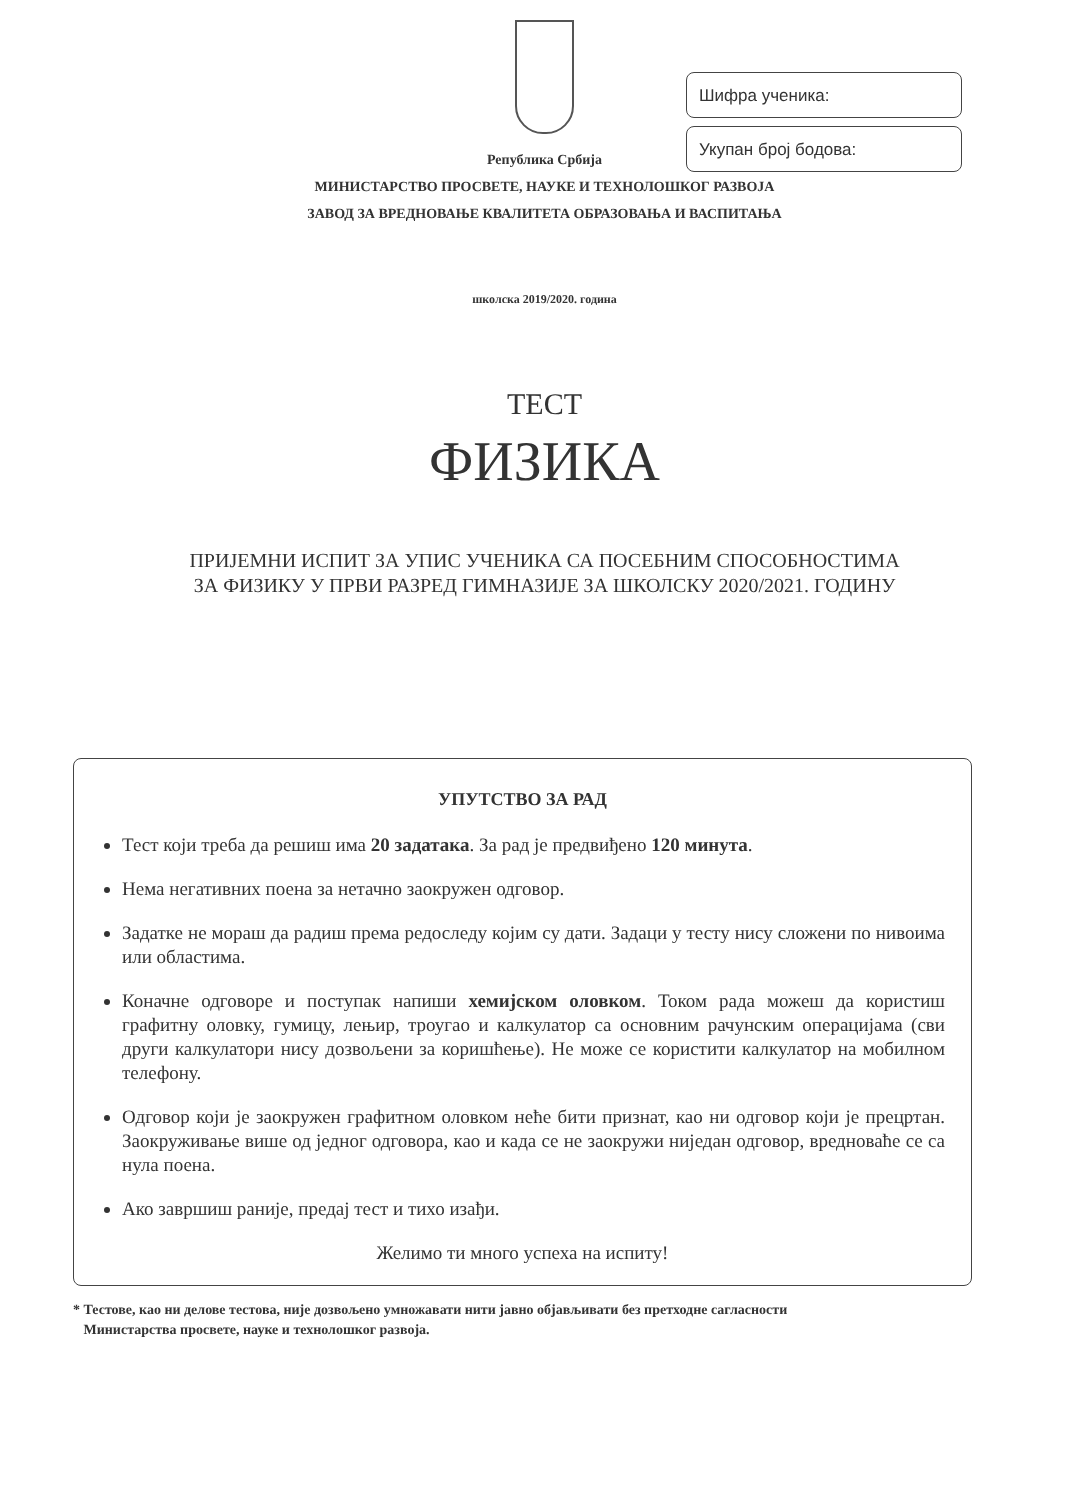Шифра ученика:
Укупан број бодова:
Република Србија
МИНИСТАРСТВО ПРОСВЕТЕ, НАУКЕ И ТЕХНОЛОШКОГ РАЗВОЈА
ЗАВОД ЗА ВРЕДНОВАЊЕ КВАЛИТЕТА ОБРАЗОВАЊА И ВАСПИТАЊА
школска 2019/2020. година
ТЕСТ
ФИЗИКА
ПРИЈЕМНИ ИСПИТ ЗА УПИС УЧЕНИКА СА ПОСЕБНИМ СПОСОБНОСТИМА
ЗА ФИЗИКУ У ПРВИ РАЗРЕД ГИМНАЗИЈЕ ЗА ШКОЛСКУ 2020/2021. ГОДИНУ
УПУТСТВО ЗА РАД
Тест који треба да решиш има 20 задатака. За рад је предвиђено 120 минута.
Нема негативних поена за нетачно заокружен одговор.
Задатке не мораш да радиш према редоследу којим су дати. Задаци у тесту нису сложени по нивоима или областима.
Коначне одговоре и поступак напиши хемијском оловком. Током рада можеш да користиш графитну оловку, гумицу, лењир, троугао и калкулатор са основним рачунским операцијама (сви други калкулатори нису дозвољени за коришћење). Не може се користити калкулатор на мобилном телефону.
Одговор који је заокружен графитном оловком неће бити признат, као ни одговор који је прецртан. Заокруживање више од једног одговора, као и када се не заокружи ниједан одговор, вредноваће се са нула поена.
Ако завршиш раније, предај тест и тихо изађи.
Желимо ти много успеха на испиту!
* Тестове, као ни делове тестова, није дозвољено умножавати нити јавно објављивати без претходне сагласности
Министарства просвете, науке и технолошког развоја.